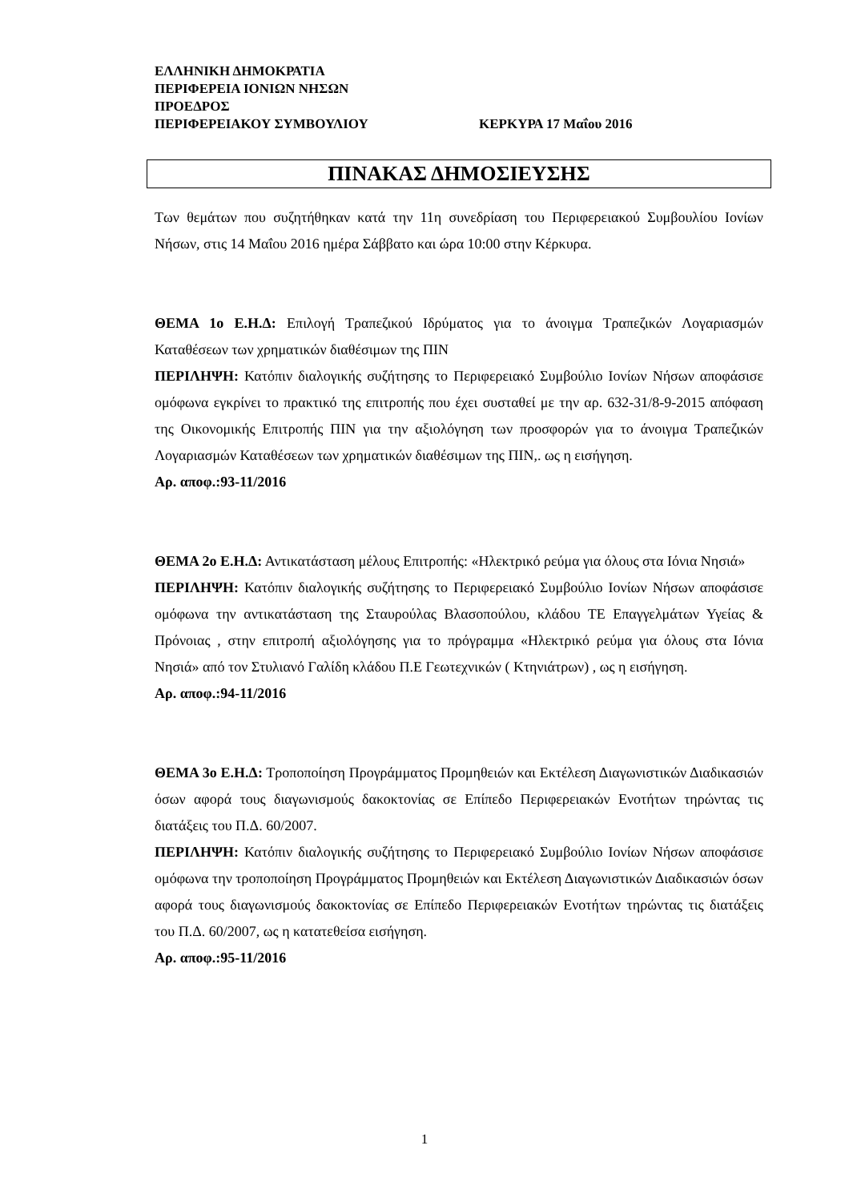ΕΛΛΗΝΙΚΗ ΔΗΜΟΚΡΑΤΙΑ
ΠΕΡΙΦΕΡΕΙΑ ΙΟΝΙΩΝ ΝΗΣΩΝ
ΠΡΟΕΔΡΟΣ
ΠΕΡΙΦΕΡΕΙΑΚΟΥ ΣΥΜΒΟΥΛΙΟΥ ΚΕΡΚΥΡΑ 17 Μαΐου 2016
ΠΙΝΑΚΑΣ ΔΗΜΟΣΙΕΥΣΗΣ
Των θεμάτων που συζητήθηκαν κατά την 11η συνεδρίαση του Περιφερειακού Συμβουλίου Ιονίων Νήσων, στις 14 Μαΐου 2016 ημέρα Σάββατο και ώρα 10:00 στην Κέρκυρα.
ΘΕΜΑ 1ο Ε.Η.Δ: Επιλογή Τραπεζικού Ιδρύματος για το άνοιγμα Τραπεζικών Λογαριασμών Καταθέσεων των χρηματικών διαθέσιμων της ΠΙΝ
ΠΕΡΙΛΗΨΗ: Κατόπιν διαλογικής συζήτησης το Περιφερειακό Συμβούλιο Ιονίων Νήσων αποφάσισε ομόφωνα εγκρίνει το πρακτικό της επιτροπής που έχει συσταθεί με την αρ. 632-31/8-9-2015 απόφαση της Οικονομικής Επιτροπής ΠΙΝ για την αξιολόγηση των προσφορών για το άνοιγμα Τραπεζικών Λογαριασμών Καταθέσεων των χρηματικών διαθέσιμων της ΠΙΝ,. ως η εισήγηση.
Αρ. αποφ.:93-11/2016
ΘΕΜΑ 2ο Ε.Η.Δ: Αντικατάσταση μέλους Επιτροπής: «Ηλεκτρικό ρεύμα για όλους στα Ιόνια Νησιά»
ΠΕΡΙΛΗΨΗ: Κατόπιν διαλογικής συζήτησης το Περιφερειακό Συμβούλιο Ιονίων Νήσων αποφάσισε ομόφωνα την αντικατάσταση της Σταυρούλας Βλασοπούλου, κλάδου ΤΕ Επαγγελμάτων Υγείας & Πρόνοιας , στην επιτροπή αξιολόγησης για το πρόγραμμα «Ηλεκτρικό ρεύμα για όλους στα Ιόνια Νησιά» από τον Στυλιανό Γαλίδη κλάδου Π.Ε Γεωτεχνικών ( Κτηνιάτρων) , ως η εισήγηση.
Αρ. αποφ.:94-11/2016
ΘΕΜΑ 3ο Ε.Η.Δ: Τροποποίηση Προγράμματος Προμηθειών και Εκτέλεση Διαγωνιστικών Διαδικασιών όσων αφορά τους διαγωνισμούς δακοκτονίας σε Επίπεδο Περιφερειακών Ενοτήτων τηρώντας τις διατάξεις του Π.Δ. 60/2007.
ΠΕΡΙΛΗΨΗ: Κατόπιν διαλογικής συζήτησης το Περιφερειακό Συμβούλιο Ιονίων Νήσων αποφάσισε ομόφωνα την τροποποίηση Προγράμματος Προμηθειών και Εκτέλεση Διαγωνιστικών Διαδικασιών όσων αφορά τους διαγωνισμούς δακοκτονίας σε Επίπεδο Περιφερειακών Ενοτήτων τηρώντας τις διατάξεις του Π.Δ. 60/2007, ως η κατατεθείσα εισήγηση.
Αρ. αποφ.:95-11/2016
1